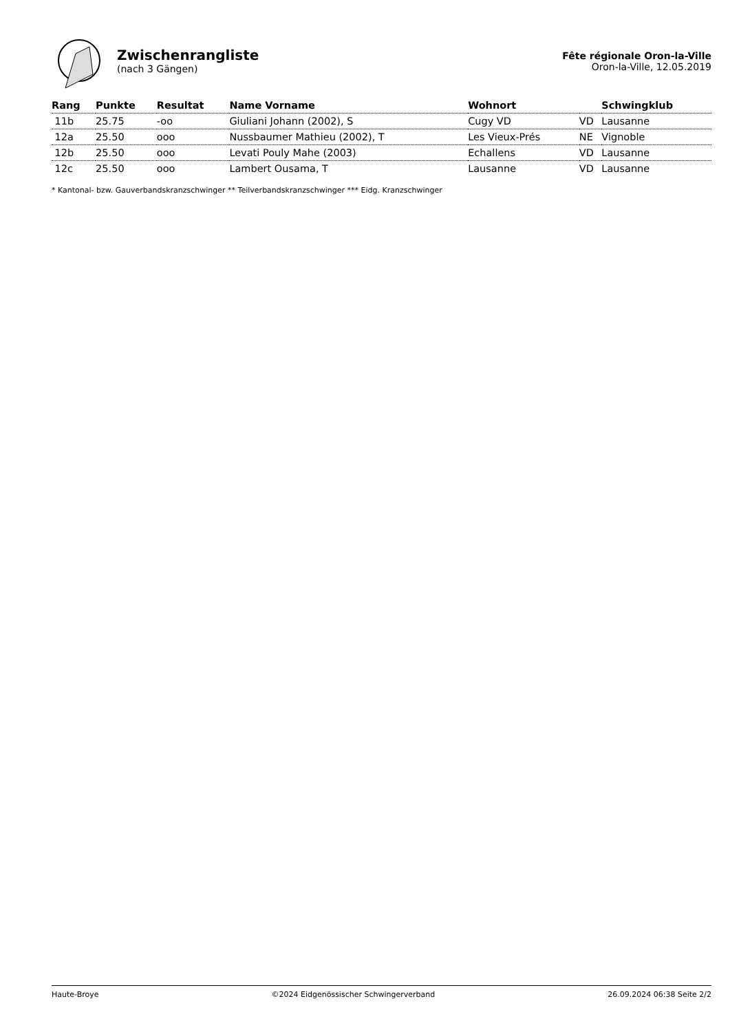Zwischenrangliste
(nach 3 Gängen)
Fête régionale Oron-la-Ville
Oron-la-Ville, 12.05.2019
| Rang | Punkte | Resultat | Name Vorname | Wohnort | | Schwingklub |
| --- | --- | --- | --- | --- | --- | --- |
| 11b | 25.75 | -oo | Giuliani Johann (2002), S | Cugy VD | VD | Lausanne |
| 12a | 25.50 | ooo | Nussbaumer Mathieu (2002), T | Les Vieux-Prés | NE | Vignoble |
| 12b | 25.50 | ooo | Levati Pouly Mahe (2003) | Echallens | VD | Lausanne |
| 12c | 25.50 | ooo | Lambert Ousama, T | Lausanne | VD | Lausanne |
* Kantonal- bzw. Gauverbandskranzschwinger ** Teilverbandskranzschwinger *** Eidg. Kranzschwinger
Haute-Broye ©2024 Eidgenössischer Schwingerverband 26.09.2024 06:38 Seite 2/2